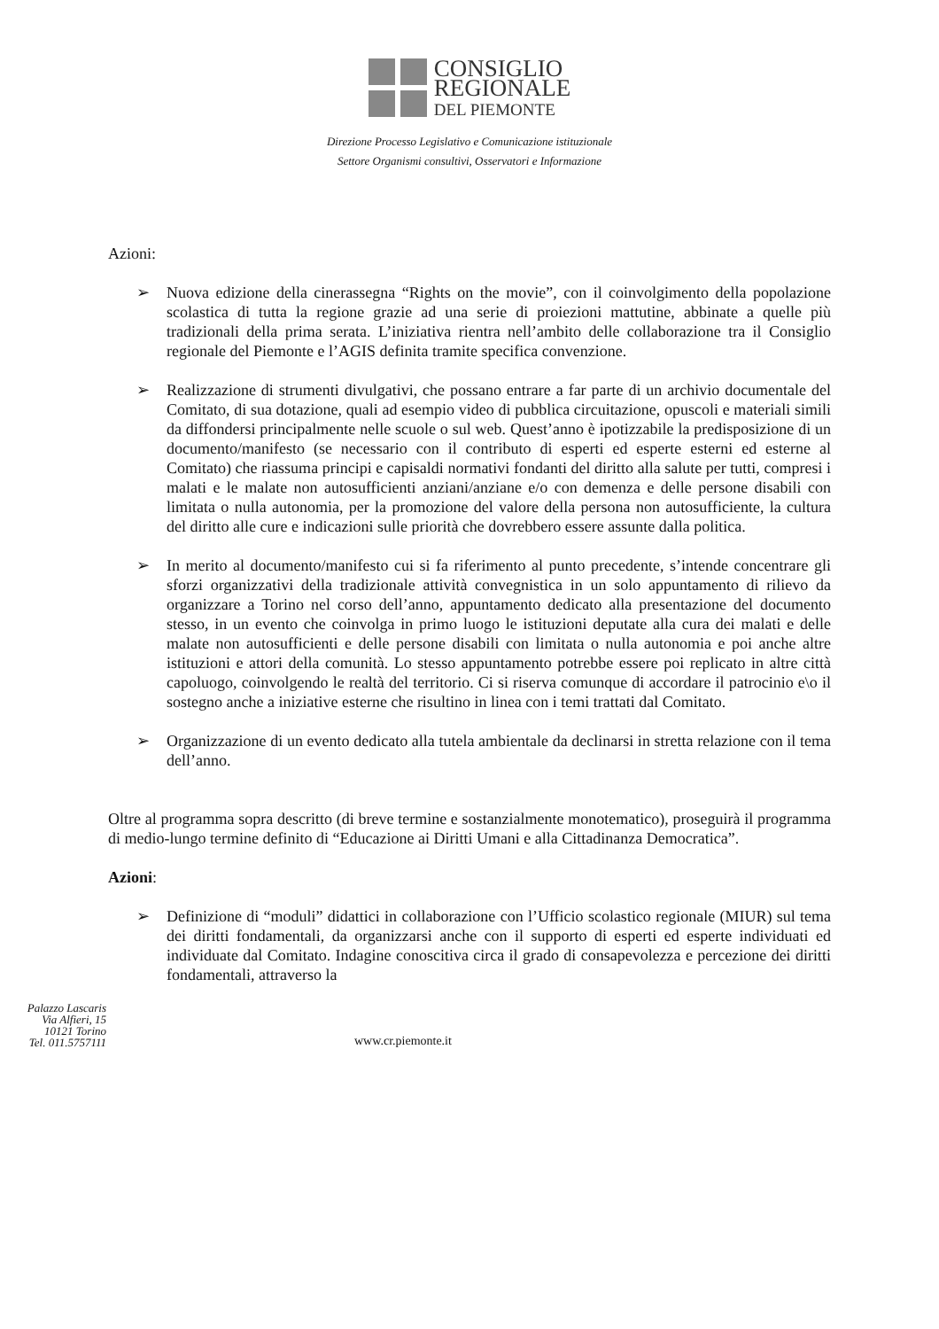CONSIGLIO
REGIONALE
DEL PIEMONTE
Direzione Processo Legislativo e Comunicazione istituzionale
Settore Organismi consultivi, Osservatori e Informazione
Azioni:
➢ Nuova edizione della cinerassegna “Rights on the movie”, con il coinvolgimento della popolazione scolastica di tutta la regione grazie ad una serie di proiezioni mattutine, abbinate a quelle più tradizionali della prima serata. L’iniziativa rientra nell’ambito delle collaborazione tra il Consiglio regionale del Piemonte e l’AGIS definita tramite specifica convenzione.
➢ Realizzazione di strumenti divulgativi, che possano entrare a far parte di un archivio documentale del Comitato, di sua dotazione, quali ad esempio video di pubblica circuitazione, opuscoli e materiali simili da diffondersi principalmente nelle scuole o sul web. Quest’anno è ipotizzabile la predisposizione di un documento/manifesto (se necessario con il contributo di esperti ed esperte esterni ed esterne al Comitato) che riassuma principi e capisaldi normativi fondanti del diritto alla salute per tutti, compresi i malati e le malate non autosufficienti anziani/anziane e/o con demenza e delle persone disabili con limitata o nulla autonomia, per la promozione del valore della persona non autosufficiente, la cultura del diritto alle cure e indicazioni sulle priorità che dovrebbero essere assunte dalla politica.
➢ In merito al documento/manifesto cui si fa riferimento al punto precedente, s’intende concentrare gli sforzi organizzativi della tradizionale attività convegnistica in un solo appuntamento di rilievo da organizzare a Torino nel corso dell’anno, appuntamento dedicato alla presentazione del documento stesso, in un evento che coinvolga in primo luogo le istituzioni deputate alla cura dei malati e delle malate non autosufficienti e delle persone disabili con limitata o nulla autonomia e poi anche altre istituzioni e attori della comunità. Lo stesso appuntamento potrebbe essere poi replicato in altre città capoluogo, coinvolgendo le realtà del territorio. Ci si riserva comunque di accordare il patrocinio e\o il sostegno anche a iniziative esterne che risultino in linea con i temi trattati dal Comitato.
➢ Organizzazione di un evento dedicato alla tutela ambientale da declinarsi in stretta relazione con il tema dell’anno.
Oltre al programma sopra descritto (di breve termine e sostanzialmente monotematico), proseguirà il programma di medio-lungo termine definito di “Educazione ai Diritti Umani e alla Cittadinanza Democratica”.
Azioni:
➢ Definizione di “moduli” didattici in collaborazione con l’Ufficio scolastico regionale (MIUR) sul tema dei diritti fondamentali, da organizzarsi anche con il supporto di esperti ed esperte individuati ed individuate dal Comitato. Indagine conoscitiva circa il grado di consapevolezza e percezione dei diritti fondamentali, attraverso la
Palazzo Lascaris
Via Alfieri, 15
10121 Torino
Tel. 011.5757111
www.cr.piemonte.it